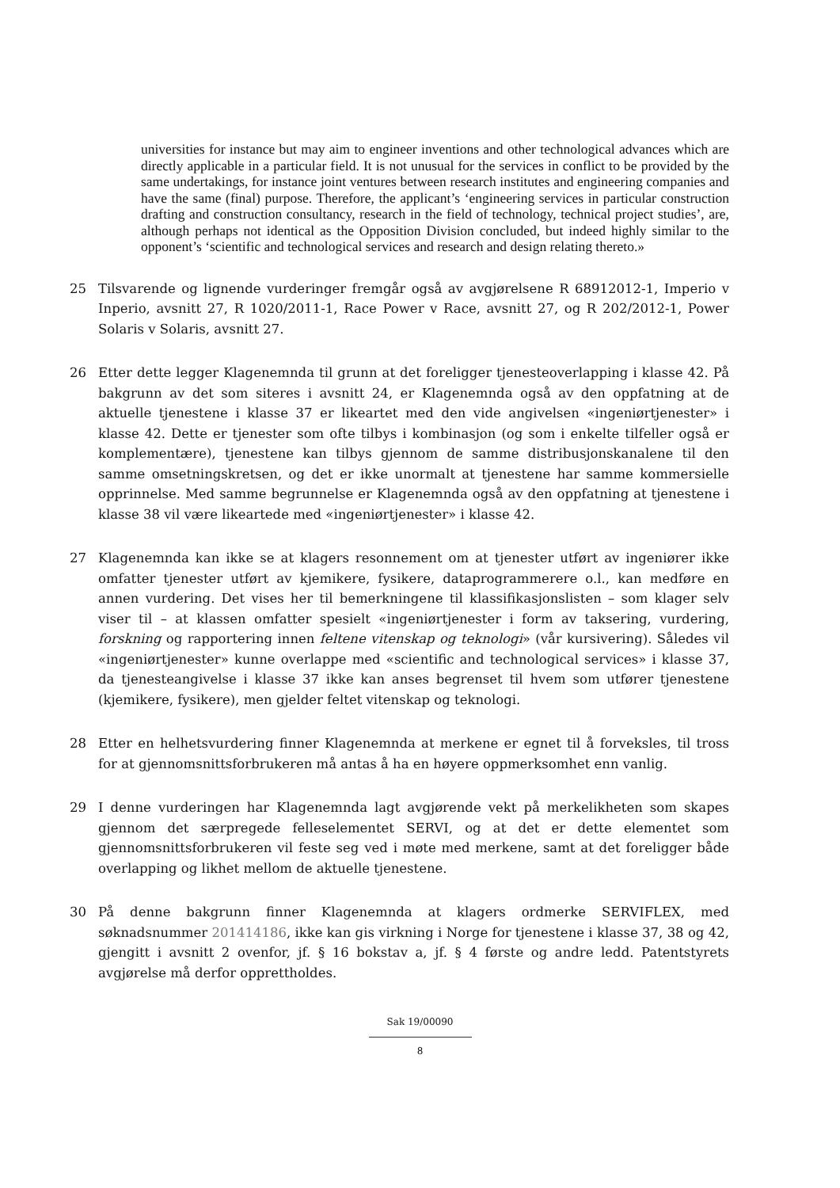universities for instance but may aim to engineer inventions and other technological advances which are directly applicable in a particular field. It is not unusual for the services in conflict to be provided by the same undertakings, for instance joint ventures between research institutes and engineering companies and have the same (final) purpose. Therefore, the applicant’s ‘engineering services in particular construction drafting and construction consultancy, research in the field of technology, technical project studies’, are, although perhaps not identical as the Opposition Division concluded, but indeed highly similar to the opponent’s ‘scientific and technological services and research and design relating thereto.»
25 Tilsvarende og lignende vurderinger fremgår også av avgjørelsene R 68912012-1, Imperio v Inperio, avsnitt 27, R 1020/2011-1, Race Power v Race, avsnitt 27, og R 202/2012-1, Power Solaris v Solaris, avsnitt 27.
26 Etter dette legger Klagenemnda til grunn at det foreligger tjenesteoverlapping i klasse 42. På bakgrunn av det som siteres i avsnitt 24, er Klagenemnda også av den oppfatning at de aktuelle tjenestene i klasse 37 er likeartet med den vide angivelsen «ingeniørtjenester» i klasse 42. Dette er tjenester som ofte tilbys i kombinasjon (og som i enkelte tilfeller også er komplementære), tjenestene kan tilbys gjennom de samme distribusjonskanalene til den samme omsetningskretsen, og det er ikke unormalt at tjenestene har samme kommersielle opprinnelse. Med samme begrunnelse er Klagenemnda også av den oppfatning at tjenestene i klasse 38 vil være likeartede med «ingeniørtjenester» i klasse 42.
27 Klagenemnda kan ikke se at klagers resonnement om at tjenester utført av ingeniører ikke omfatter tjenester utført av kjemikere, fysikere, dataprogrammerere o.l., kan medføre en annen vurdering. Det vises her til bemerkningene til klassifikasjonslisten – som klager selv viser til – at klassen omfatter spesielt «ingeniørtjenester i form av taksering, vurdering, forskning og rapportering innen feltene vitenskap og teknologi» (vår kursivering). Således vil «ingeniørtjenester» kunne overlappe med «scientific and technological services» i klasse 37, da tjenesteangivelse i klasse 37 ikke kan anses begrenset til hvem som utfører tjenestene (kjemikere, fysikere), men gjelder feltet vitenskap og teknologi.
28 Etter en helhetsvurdering finner Klagenemnda at merkene er egnet til å forveksles, til tross for at gjennomsnittsforbrukeren må antas å ha en høyere oppmerksomhet enn vanlig.
29 I denne vurderingen har Klagenemnda lagt avgjørende vekt på merkelikheten som skapes gjennom det særpregede felleselementet SERVI, og at det er dette elementet som gjennomsnittsforbrukeren vil feste seg ved i møte med merkene, samt at det foreligger både overlapping og likhet mellom de aktuelle tjenestene.
30 På denne bakgrunn finner Klagenemnda at klagers ordmerke SERVIFLEX, med søknadsnummer 201414186, ikke kan gis virkning i Norge for tjenestene i klasse 37, 38 og 42, gjengitt i avsnitt 2 ovenfor, jf. § 16 bokstav a, jf. § 4 første og andre ledd. Patentstyrets avgjørelse må derfor opprettholdes.
Sak 19/00090
8